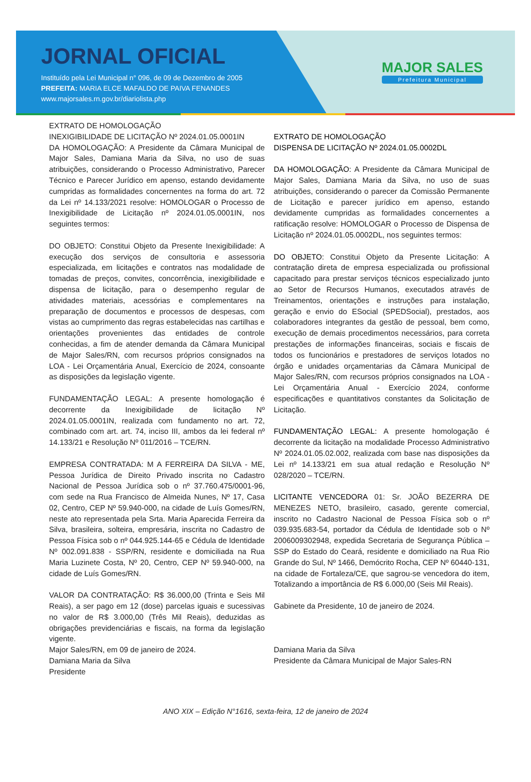JORNAL OFICIAL
Instituído pela Lei Municipal n° 096, de 09 de Dezembro de 2005
PREFEITA: MARIA ELCE MAFALDO DE PAIVA FENANDES
www.majorsales.rn.gov.br/diariolista.php
MAJOR SALES
Prefeitura Municipal
EXTRATO DE HOMOLOGAÇÃO
INEXIGIBILIDADE DE LICITAÇÃO Nº 2024.01.05.0001IN
DA HOMOLOGAÇÃO: A Presidente da Câmara Municipal de Major Sales, Damiana Maria da Silva, no uso de suas atribuições, considerando o Processo Administrativo, Parecer Técnico e Parecer Jurídico em apenso, estando devidamente cumpridas as formalidades concernentes na forma do art. 72 da Lei nº 14.133/2021 resolve: HOMOLOGAR o Processo de Inexigibilidade de Licitação nº 2024.01.05.0001IN, nos seguintes termos:
DO OBJETO: Constitui Objeto da Presente Inexigibilidade: A execução dos serviços de consultoria e assessoria especializada, em licitações e contratos nas modalidade de tomadas de preços, convites, concorrência, inexigibilidade e dispensa de licitação, para o desempenho regular de atividades materiais, acessórias e complementares na preparação de documentos e processos de despesas, com vistas ao cumprimento das regras estabelecidas nas cartilhas e orientações provenientes das entidades de controle conhecidas, a fim de atender demanda da Câmara Municipal de Major Sales/RN, com recursos próprios consignados na LOA - Lei Orçamentária Anual, Exercício de 2024, consoante as disposições da legislação vigente.
FUNDAMENTAÇÃO LEGAL: A presente homologação é decorrente da Inexigibilidade de licitação Nº 2024.01.05.0001IN, realizada com fundamento no art. 72, combinado com art. art. 74, inciso III, ambos da lei federal nº 14.133/21 e Resolução Nº 011/2016 – TCE/RN.
EMPRESA CONTRATADA: M A FERREIRA DA SILVA - ME, Pessoa Jurídica de Direito Privado inscrita no Cadastro Nacional de Pessoa Jurídica sob o nº 37.760.475/0001-96, com sede na Rua Francisco de Almeida Nunes, Nº 17, Casa 02, Centro, CEP Nº 59.940-000, na cidade de Luís Gomes/RN, neste ato representada pela Srta. Maria Aparecida Ferreira da Silva, brasileira, solteira, empresária, inscrita no Cadastro de Pessoa Física sob o nº 044.925.144-65 e Cédula de Identidade Nº 002.091.838 - SSP/RN, residente e domiciliada na Rua Maria Luzinete Costa, Nº 20, Centro, CEP Nº 59.940-000, na cidade de Luís Gomes/RN.
VALOR DA CONTRATAÇÃO: R$ 36.000,00 (Trinta e Seis Mil Reais), a ser pago em 12 (dose) parcelas iguais e sucessivas no valor de R$ 3.000,00 (Três Mil Reais), deduzidas as obrigações previdenciárias e fiscais, na forma da legislação vigente.
Major Sales/RN, em 09 de janeiro de 2024.
Damiana Maria da Silva
Presidente
EXTRATO DE HOMOLOGAÇÃO
DISPENSA DE LICITAÇÃO Nº 2024.01.05.0002DL
DA HOMOLOGAÇÃO: A Presidente da Câmara Municipal de Major Sales, Damiana Maria da Silva, no uso de suas atribuições, considerando o parecer da Comissão Permanente de Licitação e parecer jurídico em apenso, estando devidamente cumpridas as formalidades concernentes a ratificação resolve: HOMOLOGAR o Processo de Dispensa de Licitação nº 2024.01.05.0002DL, nos seguintes termos:
DO OBJETO: Constitui Objeto da Presente Licitação: A contratação direta de empresa especializada ou profissional capacitado para prestar serviços técnicos especializado junto ao Setor de Recursos Humanos, executados através de Treinamentos, orientações e instruções para instalação, geração e envio do ESocial (SPEDSocial), prestados, aos colaboradores integrantes da gestão de pessoal, bem como, execução de demais procedimentos necessários, para correta prestações de informações financeiras, sociais e fiscais de todos os funcionários e prestadores de serviços lotados no órgão e unidades orçamentarias da Câmara Municipal de Major Sales/RN, com recursos próprios consignados na LOA - Lei Orçamentária Anual - Exercício 2024, conforme especificações e quantitativos constantes da Solicitação de Licitação.
FUNDAMENTAÇÃO LEGAL: A presente homologação é decorrente da licitação na modalidade Processo Administrativo Nº 2024.01.05.02.002, realizada com base nas disposições da Lei nº 14.133/21 em sua atual redação e Resolução Nº 028/2020 – TCE/RN.
LICITANTE VENCEDORA 01: Sr. JOÃO BEZERRA DE MENEZES NETO, brasileiro, casado, gerente comercial, inscrito no Cadastro Nacional de Pessoa Física sob o nº 039.935.683-54, portador da Cédula de Identidade sob o Nº 2006009302948, expedida Secretaria de Segurança Pública – SSP do Estado do Ceará, residente e domiciliado na Rua Rio Grande do Sul, Nº 1466, Demócrito Rocha, CEP Nº 60440-131, na cidade de Fortaleza/CE, que sagrou-se vencedora do item, Totalizando a importância de R$ 6.000,00 (Seis Mil Reais).
Gabinete da Presidente, 10 de janeiro de 2024.
Damiana Maria da Silva
Presidente da Câmara Municipal de Major Sales-RN
ANO XIX – Edição N°1616, sexta-feira, 12 de janeiro de 2024